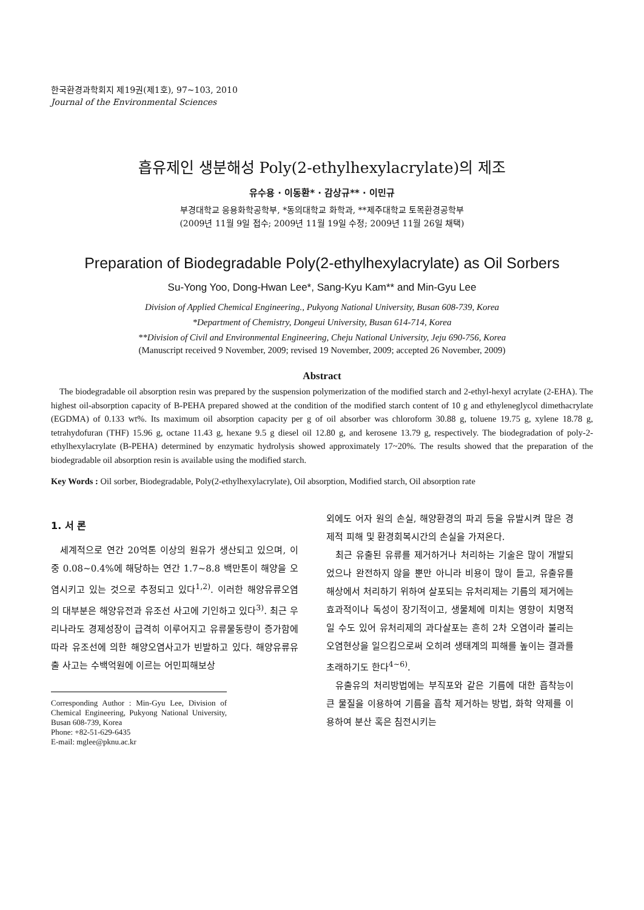한국환경과학회지 제19권(제1호), 97~103, 2010
Journal of the Environmental Sciences
흡유제인 생분해성 Poly(2-ethylhexylacrylate)의 제조
유수용 · 이동환* · 감상규** · 이민규
부경대학교 응용화학공학부, *동의대학교 화학과, **제주대학교 토목환경공학부
(2009년 11월 9일 접수; 2009년 11월 19일 수정; 2009년 11월 26일 채택)
Preparation of Biodegradable Poly(2-ethylhexylacrylate) as Oil Sorbers
Su-Yong Yoo, Dong-Hwan Lee*, Sang-Kyu Kam** and Min-Gyu Lee
Division of Applied Chemical Engineering., Pukyong National University, Busan 608-739, Korea
*Department of Chemistry, Dongeui University, Busan 614-714, Korea
**Division of Civil and Environmental Engineering, Cheju National University, Jeju 690-756, Korea
(Manuscript received 9 November, 2009; revised 19 November, 2009; accepted 26 November, 2009)
Abstract
The biodegradable oil absorption resin was prepared by the suspension polymerization of the modified starch and 2-ethyl-hexyl acrylate (2-EHA). The highest oil-absorption capacity of B-PEHA prepared showed at the condition of the modified starch content of 10 g and ethyleneglycol dimethacrylate (EGDMA) of 0.133 wt%. Its maximum oil absorption capacity per g of oil absorber was chloroform 30.88 g, toluene 19.75 g, xylene 18.78 g, tetrahydofuran (THF) 15.96 g, octane 11.43 g, hexane 9.5 g diesel oil 12.80 g, and kerosene 13.79 g, respectively. The biodegradation of poly-2-ethylhexylacrylate (B-PEHA) determined by enzymatic hydrolysis showed approximately 17~20%. The results showed that the preparation of the biodegradable oil absorption resin is available using the modified starch.
Key Words : Oil sorber, Biodegradable, Poly(2-ethylhexylacrylate), Oil absorption, Modified starch, Oil absorption rate
1. 서 론
세계적으로 연간 20억톤 이상의 원유가 생산되고 있으며, 이 중 0.08~0.4%에 해당하는 연간 1.7~8.8 백만톤이 해양을 오염시키고 있는 것으로 추정되고 있다<sup>1,2)</sup>. 이러한 해양유류오염의 대부분은 해양유전과 유조선 사고에 기인하고 있다<sup>3)</sup>. 최근 우리나라도 경제성장이 급격히 이루어지고 유류물동량이 증가함에 따라 유조선에 의한 해양오염사고가 빈발하고 있다. 해양유류유출 사고는 수백억원에 이르는 어민피해보상
Corresponding Author : Min-Gyu Lee, Division of Chemical Engineering, Pukyong National University, Busan 608-739, Korea
Phone: +82-51-629-6435
E-mail: mglee@pknu.ac.kr
외에도 어자 원의 손실, 해양환경의 파괴 등을 유발시켜 많은 경제적 피해 및 환경회복시간의 손실을 가져온다.
최근 유출된 유류를 제거하거나 처리하는 기술은 많이 개발되었으나 완전하지 않을 뿐만 아니라 비용이 많이 들고, 유출유를 해상에서 처리하기 위하여 살포되는 유처리제는 기름의 제거에는 효과적이나 독성이 장기적이고, 생물체에 미치는 영향이 치명적일 수도 있어 유처리제의 과다살포는 흔히 2차 오염이라 불리는 오염현상을 일으킴으로써 오히려 생태계의 피해를 높이는 결과를 초래하기도 한다<sup>4~6)</sup>.
유출유의 처리방법에는 부직포와 같은 기름에 대한 흡착능이 큰 물질을 이용하여 기름을 흡착 제거하는 방법, 화학 약제를 이용하여 분산 혹은 침전시키는